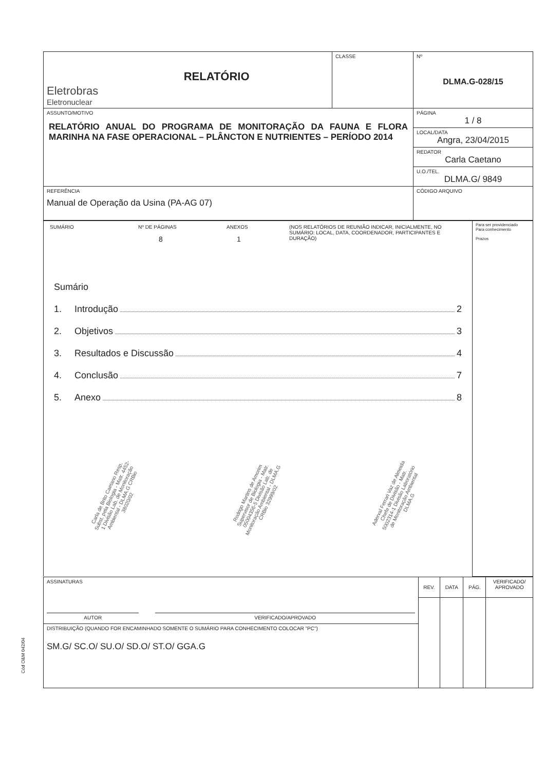Cód O&M 042/04
| Eletrobras Eletronuclear | RELATÓRIO | CLASSE | Nº DLMA.G-028/15 |
| ASSUNTO/MOTIVO RELATÓRIO ANUAL DO PROGRAMA DE MONITORAÇÃO DA FAUNA E FLORA MARINHA NA FASE OPERACIONAL – PLÂNCTON E NUTRIENTES – PERÍODO 2014 | | | PÁGINA 1 / 8 |
| | | | LOCAL/DATA Angra, 23/04/2015 |
| | | | REDATOR Carla Caetano |
| | | | U.O./TEL. DLMA.G/ 9849 |
| REFERÊNCIA Manual de Operação da Usina (PA-AG 07) | | | CÓDIGO ARQUIVO |
| / SUMÁRIO / Nº DE PÁGINAS 8 / ANEXOS 1 / (NOS RELATÓRIOS DE REUNIÃO INDICAR, INICIALMENTE, NO SUMÁRIO: LOCAL, DATA, COORDENADOR, PARTICIPANTES E DURAÇÃO) / Sumário 1. Introdução 2 2. Objetivos 3 3. Resultados e Discussão 4 4. Conclusão 7 5. Anexo 8 Carla de Brito Caetano Resp. Subst. pela Biologia - Matr. 4452-1 Divisão Lab. de Monitoração Ambiental - DLMA.G CRBio 38020/02 Rodrigo Martins de Amorim Supervisor de Biologia - Matr. 05004356-5 Divisão Lab. de Monitoração Ambiental - DLMA.G CRBio 32999/02 Aderval Ferrari Vaz de Almeida Chefe de Divisão - Matr. 5002314-1 Divisão Laboratório de Monitoração Ambiental DLMA.G | Para ser providenciado Para conhecimento Prazos |
| ASSINATURAS / AUTOR / / VERIFICADO/APROVADO / | REV. | DATA | PÁG. | VERIFICADO/ APROVADO |
| DISTRIBUIÇÃO (QUANDO FOR ENCAMINHADO SOMENTE O SUMÁRIO PARA CONHECIMENTO COLOCAR "PC") SM.G/ SC.O/ SU.O/ SD.O/ ST.O/ GGA.G | | | | |